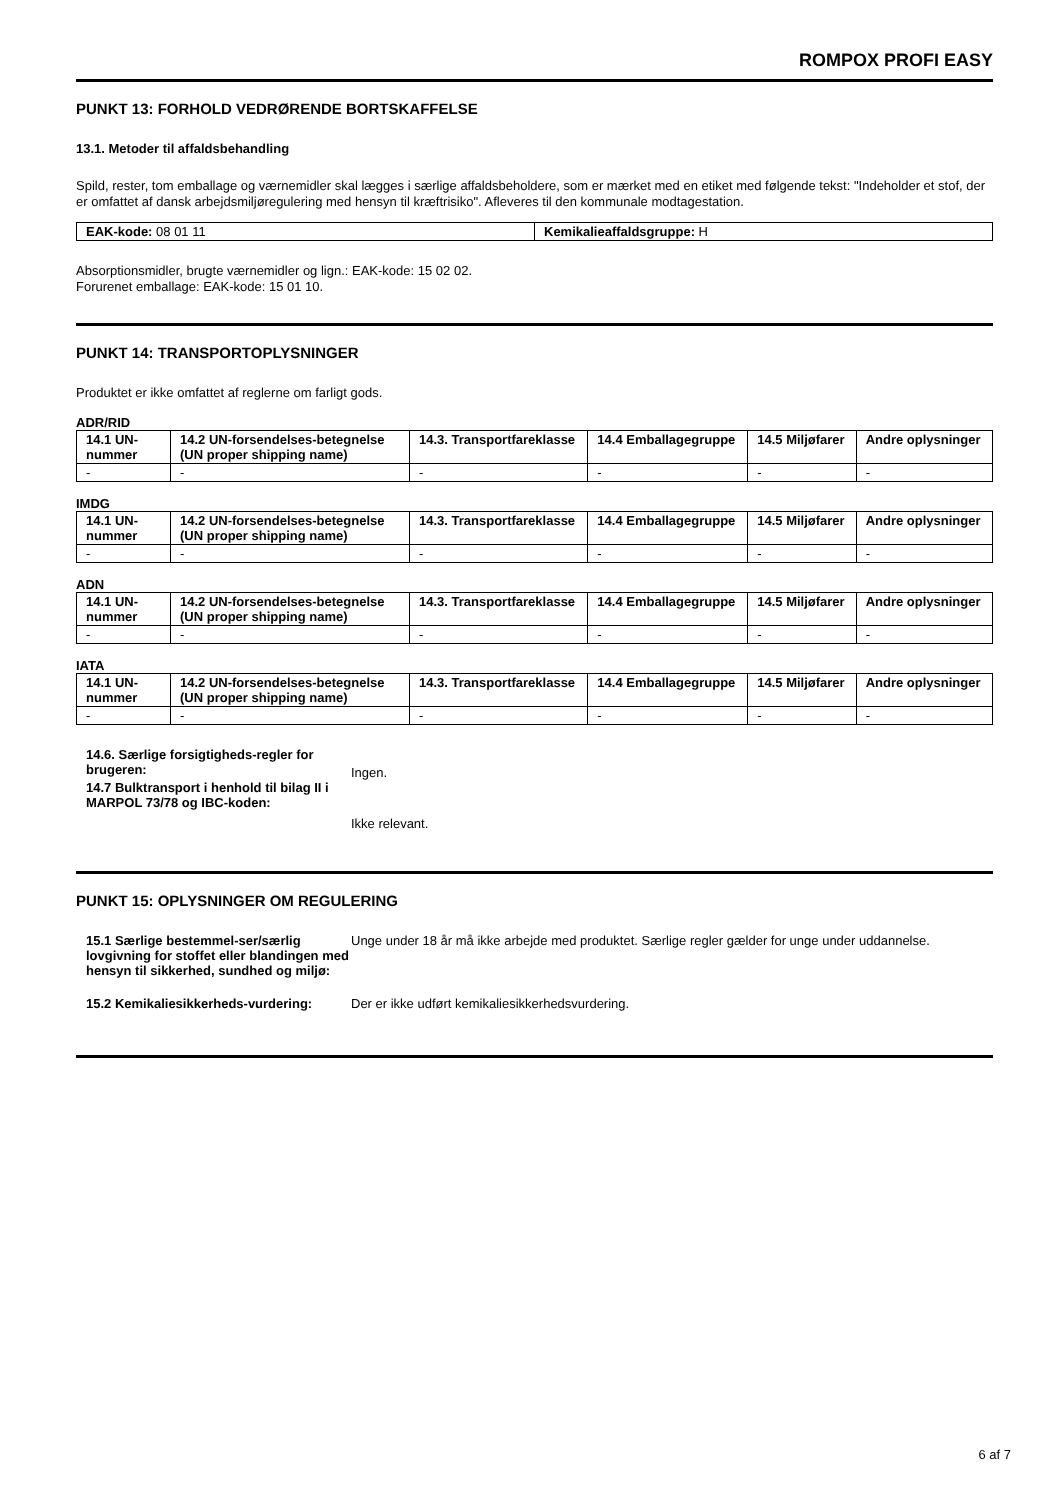ROMPOX PROFI EASY
PUNKT 13: FORHOLD VEDRØRENDE BORTSKAFFELSE
13.1. Metoder til affaldsbehandling
Spild, rester, tom emballage og værnemidler skal lægges i særlige affaldsbeholdere, som er mærket med en etiket med følgende tekst: "Indeholder et stof, der er omfattet af dansk arbejdsmiljøregulering med hensyn til kræftrisiko". Afleveres til den kommunale modtagestation.
| EAK-kode: 08 01 11 | Kemikalieaffaldsgruppe: H |
Absorptionsmidler, brugte værnemidler og lign.: EAK-kode: 15 02 02.
Forurenet emballage: EAK-kode: 15 01 10.
PUNKT 14: TRANSPORTOPLYSNINGER
Produktet er ikke omfattet af reglerne om farligt gods.
ADR/RID
| 14.1 UN-nummer | 14.2 UN-forsendelses-betegnelse (UN proper shipping name) | 14.3. Transportfareklasse | 14.4 Emballagegruppe | 14.5 Miljøfarer | Andre oplysninger |
| --- | --- | --- | --- | --- | --- |
| - | - | - | - | - | - |
IMDG
| 14.1 UN-nummer | 14.2 UN-forsendelses-betegnelse (UN proper shipping name) | 14.3. Transportfareklasse | 14.4 Emballagegruppe | 14.5 Miljøfarer | Andre oplysninger |
| --- | --- | --- | --- | --- | --- |
| - | - | - | - | - | - |
ADN
| 14.1 UN-nummer | 14.2 UN-forsendelses-betegnelse (UN proper shipping name) | 14.3. Transportfareklasse | 14.4 Emballagegruppe | 14.5 Miljøfarer | Andre oplysninger |
| --- | --- | --- | --- | --- | --- |
| - | - | - | - | - | - |
IATA
| 14.1 UN-nummer | 14.2 UN-forsendelses-betegnelse (UN proper shipping name) | 14.3. Transportfareklasse | 14.4 Emballagegruppe | 14.5 Miljøfarer | Andre oplysninger |
| --- | --- | --- | --- | --- | --- |
| - | - | - | - | - | - |
14.6. Særlige forsigtigheds-regler for brugeren:
Ingen.
14.7 Bulktransport i henhold til bilag II i MARPOL 73/78 og IBC-koden:
Ikke relevant.
PUNKT 15: OPLYSNINGER OM REGULERING
15.1 Særlige bestemmel-ser/særlig lovgivning for stoffet eller blandingen med hensyn til sikkerhed, sundhed og miljø:
Unge under 18 år må ikke arbejde med produktet. Særlige regler gælder for unge under uddannelse.
15.2 Kemikaliesikkerheds-vurdering:
Der er ikke udført kemikaliesikkerhedsvurdering.
6 af 7